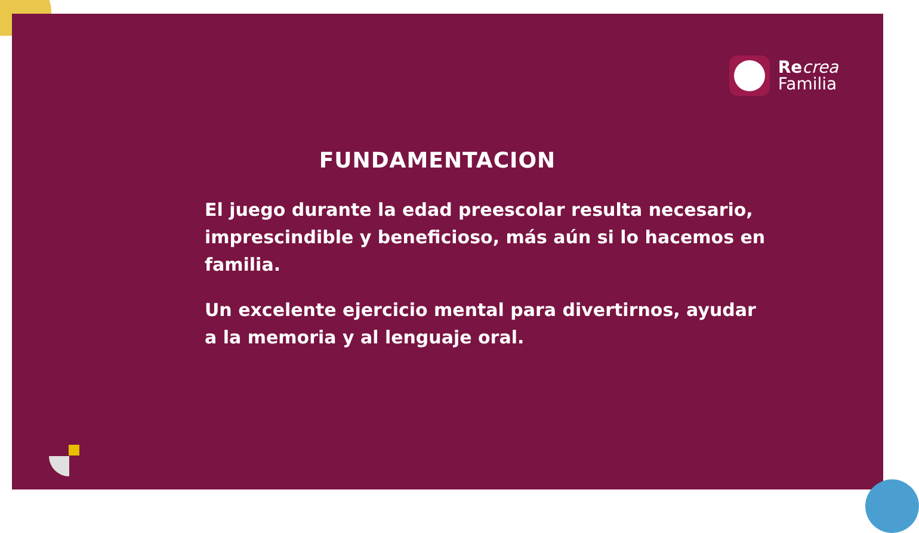Re crea
Familia
FUNDAMENTACION
El juego durante la edad preescolar resulta necesario, imprescindible y beneficioso, más aún si lo hacemos en familia.
Un excelente ejercicio mental para divertirnos, ayudar a la memoria y al lenguaje oral.